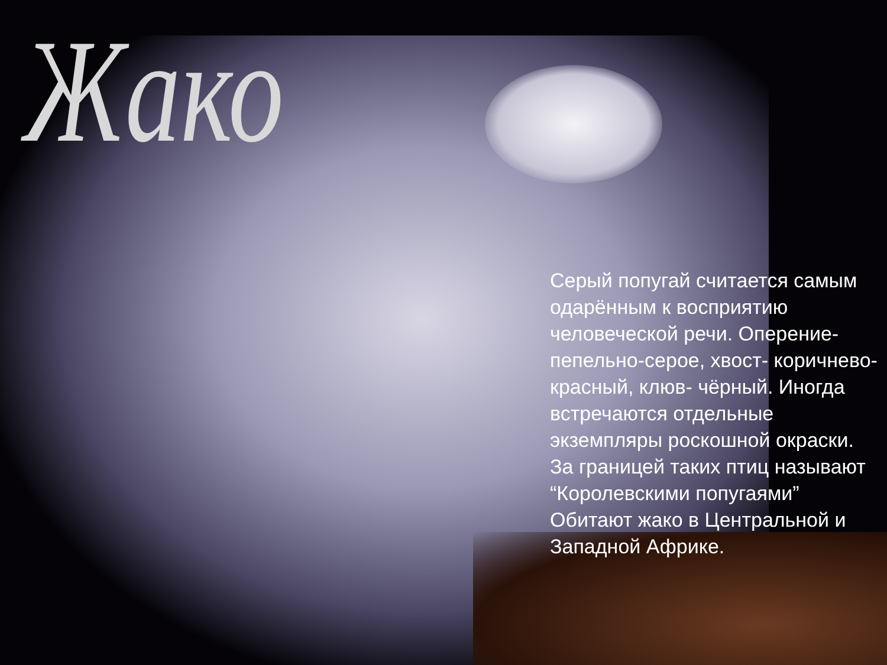Жако
Серый попугай считается самым одарённым к восприятию человеческой речи. Оперение- пепельно-серое, хвост- коричнево-красный, клюв- чёрный. Иногда встречаются отдельные экземпляры роскошной окраски. За границей таких птиц называют “Королевскими попугаями” Обитают жако в Центральной и Западной Африке.